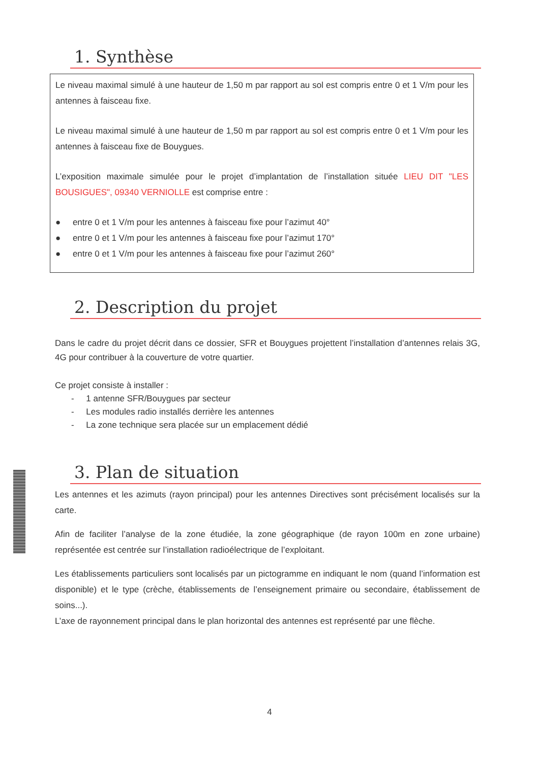1. Synthèse
Le niveau maximal simulé à une hauteur de 1,50 m par rapport au sol est compris entre 0 et 1 V/m pour les antennes à faisceau fixe.
Le niveau maximal simulé à une hauteur de 1,50 m par rapport au sol est compris entre 0 et 1 V/m pour les antennes à faisceau fixe de Bouygues.
L’exposition maximale simulée pour le projet d’implantation de l’installation située LIEU DIT "LES BOUSIGUES", 09340 VERNIOLLE est comprise entre :
● entre 0 et 1 V/m pour les antennes à faisceau fixe pour l’azimut 40°
● entre 0 et 1 V/m pour les antennes à faisceau fixe pour l’azimut 170°
● entre 0 et 1 V/m pour les antennes à faisceau fixe pour l’azimut 260°
2. Description du projet
Dans le cadre du projet décrit dans ce dossier, SFR et Bouygues projettent l’installation d’antennes relais 3G, 4G pour contribuer à la couverture de votre quartier.
Ce projet consiste à installer :
- 1 antenne SFR/Bouygues par secteur
- Les modules radio installés derrière les antennes
- La zone technique sera placée sur un emplacement dédié
3. Plan de situation
Les antennes et les azimuts (rayon principal) pour les antennes Directives sont précisément localisés sur la carte.
Afin de faciliter l’analyse de la zone étudiée, la zone géographique (de rayon 100m en zone urbaine) représentée est centrée sur l’installation radioélectrique de l’exploitant.
Les établissements particuliers sont localisés par un pictogramme en indiquant le nom (quand l’information est disponible) et le type (crèche, établissements de l’enseignement primaire ou secondaire, établissement de soins...).
L’axe de rayonnement principal dans le plan horizontal des antennes est représenté par une flèche.
4